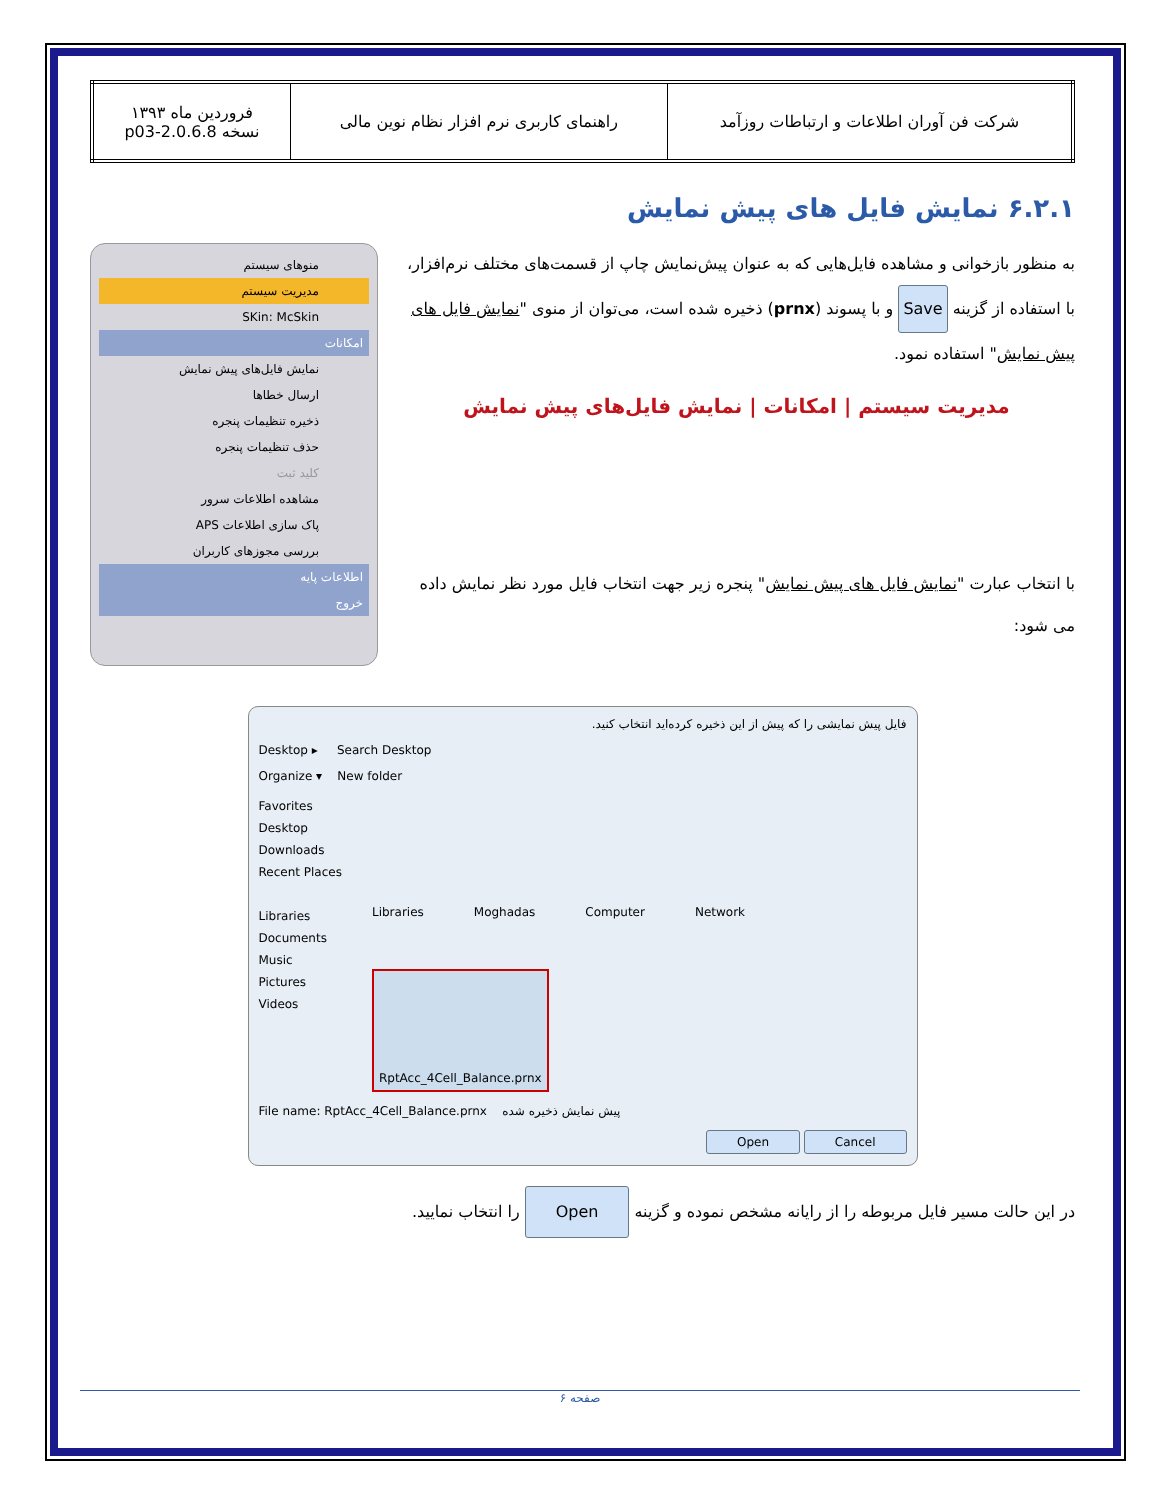| شرکت فن آوران اطلاعات و ارتباطات روزآمد | راهنمای کاربری نرم افزار نظام نوین مالی | فروردین ماه ۱۳۹۳ نسخه 2.0.6.8-p03 |
۶.۲.۱ نمایش فایل های پیش نمایش
به منظور بازخوانی و مشاهده فایل‌هایی که به عنوان پیش‌نمایش چاپ از قسمت‌های مختلف نرم‌افزار، با استفاده از گزینه Save و با پسوند (prnx) ذخیره شده است، می‌توان از منوی "نمایش فایل های پیش نمایش" استفاده نمود.
مدیریت سیستم | امکانات | نمایش فایل‌های پیش نمایش
با انتخاب عبارت "نمایش فایل های پیش نمایش" پنجره زیر جهت انتخاب فایل مورد نظر نمایش داده می شود:
منوهای سیستم
مدیریت سیستم
SKin: McSkin
امکانات
نمایش فایل‌های پیش نمایش
ارسال خطاها
ذخیره تنظیمات پنجره
حذف تنظیمات پنجره
کلید ثبت
مشاهده اطلاعات سرور
پاک سازی اطلاعات APS
بررسی مجوزهای کاربران
اطلاعات پایه
خروج
فایل پیش نمایشی را که پیش از این ذخیره کرده‌اید انتخاب کنید.
Desktop ▸ Search Desktop
Organize ▾ New folder
Favorites
Desktop
Downloads
Recent Places
Libraries
Documents
Music
Pictures
Videos
Libraries Moghadas Computer Network RptAcc_4Cell_Balance.prnx
File name: RptAcc_4Cell_Balance.prnx پیش نمایش ذخیره شده
Open Cancel
در این حالت مسیر فایل مربوطه را از رایانه مشخص نموده و گزینه Open را انتخاب نمایید.
صفحه ۶